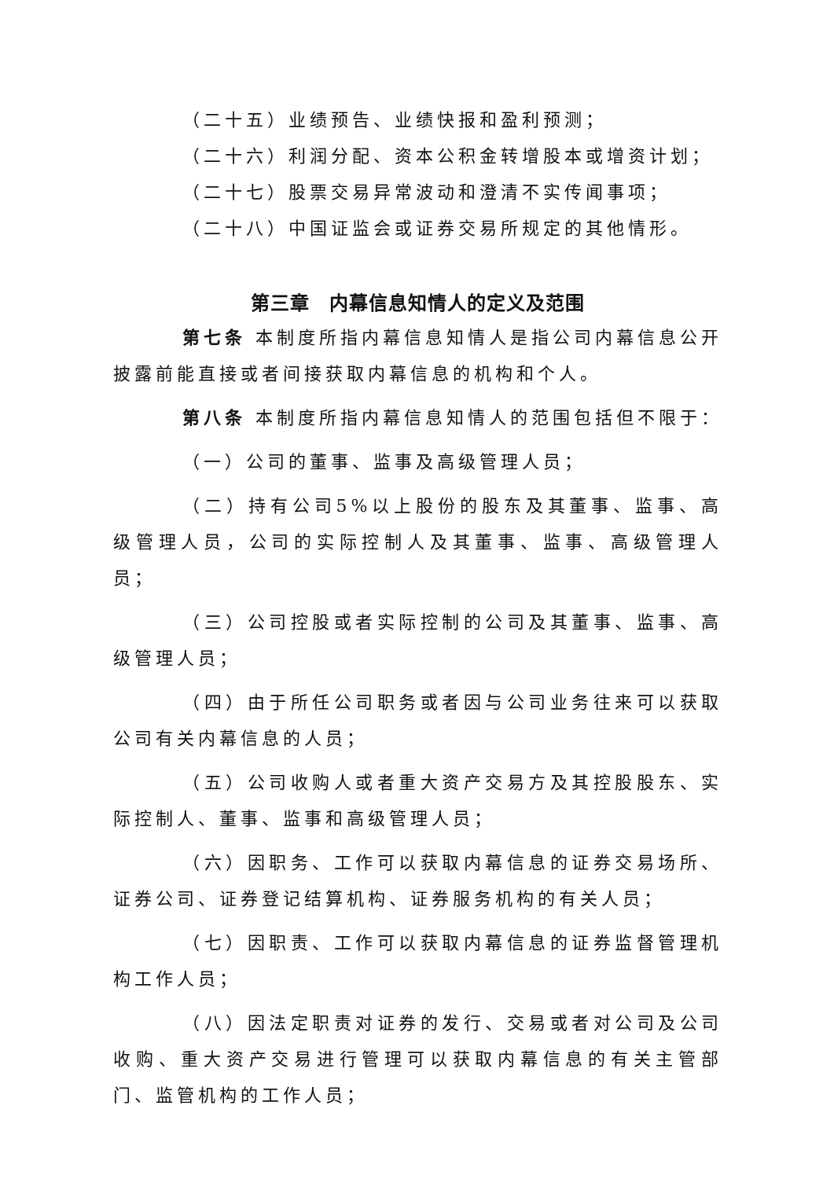（二十五）业绩预告、业绩快报和盈利预测；
（二十六）利润分配、资本公积金转增股本或增资计划；
（二十七）股票交易异常波动和澄清不实传闻事项；
（二十八）中国证监会或证券交易所规定的其他情形。
第三章　内幕信息知情人的定义及范围
第七条 本制度所指内幕信息知情人是指公司内幕信息公开披露前能直接或者间接获取内幕信息的机构和个人。
第八条 本制度所指内幕信息知情人的范围包括但不限于：
（一）公司的董事、监事及高级管理人员；
（二）持有公司5%以上股份的股东及其董事、监事、高级管理人员，公司的实际控制人及其董事、监事、高级管理人员；
（三）公司控股或者实际控制的公司及其董事、监事、高级管理人员；
（四）由于所任公司职务或者因与公司业务往来可以获取公司有关内幕信息的人员；
（五）公司收购人或者重大资产交易方及其控股股东、实际控制人、董事、监事和高级管理人员；
（六）因职务、工作可以获取内幕信息的证券交易场所、证券公司、证券登记结算机构、证券服务机构的有关人员；
（七）因职责、工作可以获取内幕信息的证券监督管理机构工作人员；
（八）因法定职责对证券的发行、交易或者对公司及公司收购、重大资产交易进行管理可以获取内幕信息的有关主管部门、监管机构的工作人员；